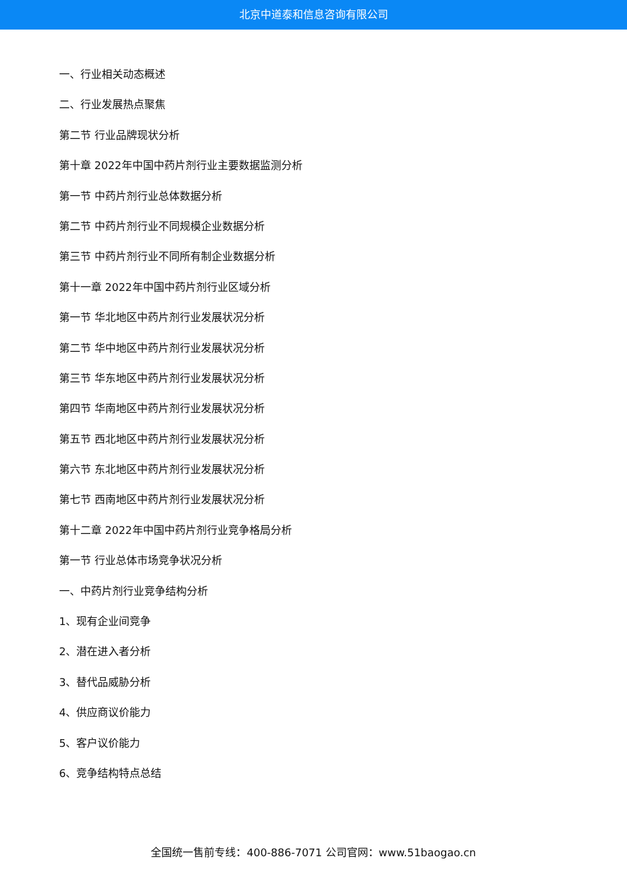北京中道泰和信息咨询有限公司
一、行业相关动态概述
二、行业发展热点聚焦
第二节 行业品牌现状分析
第十章 2022年中国中药片剂行业主要数据监测分析
第一节 中药片剂行业总体数据分析
第二节 中药片剂行业不同规模企业数据分析
第三节 中药片剂行业不同所有制企业数据分析
第十一章 2022年中国中药片剂行业区域分析
第一节 华北地区中药片剂行业发展状况分析
第二节 华中地区中药片剂行业发展状况分析
第三节 华东地区中药片剂行业发展状况分析
第四节 华南地区中药片剂行业发展状况分析
第五节 西北地区中药片剂行业发展状况分析
第六节 东北地区中药片剂行业发展状况分析
第七节 西南地区中药片剂行业发展状况分析
第十二章 2022年中国中药片剂行业竞争格局分析
第一节 行业总体市场竞争状况分析
一、中药片剂行业竞争结构分析
1、现有企业间竞争
2、潜在进入者分析
3、替代品威胁分析
4、供应商议价能力
5、客户议价能力
6、竞争结构特点总结
全国统一售前专线：400-886-7071 公司官网：www.51baogao.cn